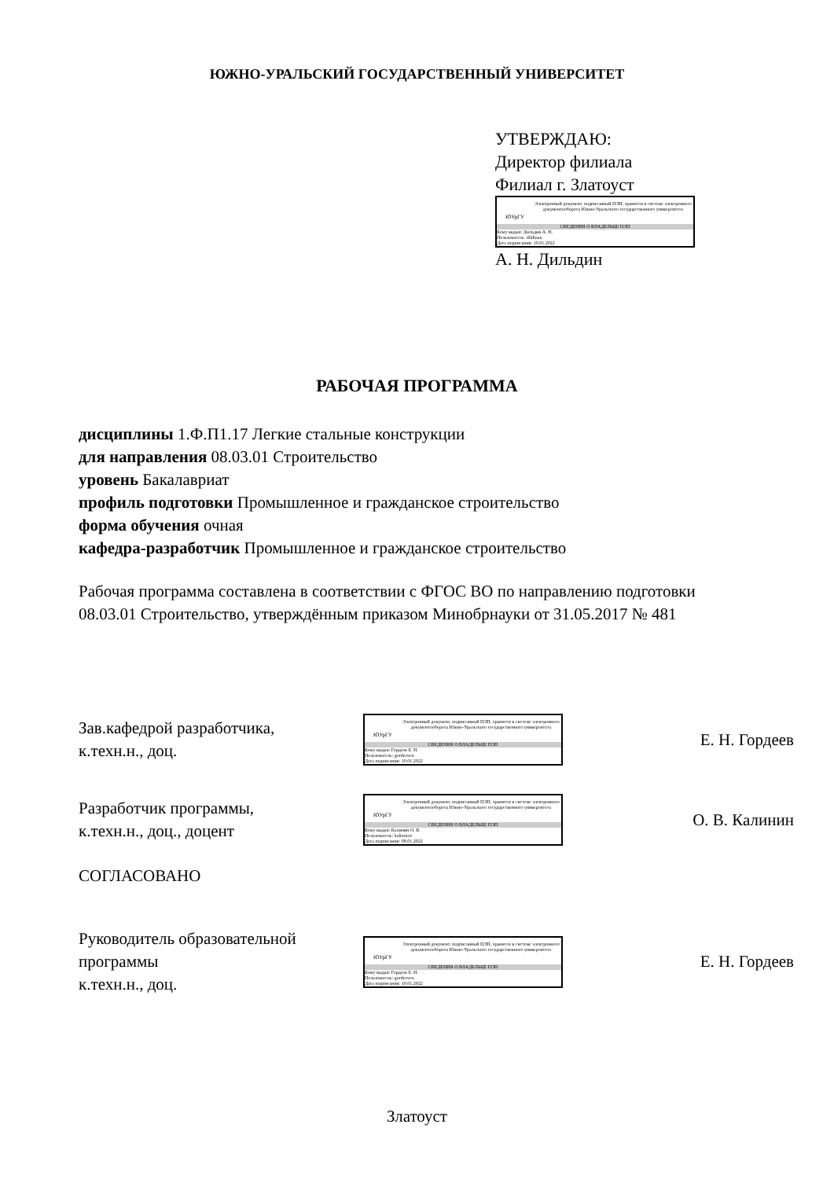ЮЖНО-УРАЛЬСКИЙ ГОСУДАРСТВЕННЫЙ УНИВЕРСИТЕТ
УТВЕРЖДАЮ:
Директор филиала
Филиал г. Златоуст
ЮУрГУ
Электронный документ, подписанный ПЭП, хранится в системе электронного документооборота Южно-Уральского государственного университета
СВЕДЕНИЯ О ВЛАДЕЛЬЦЕ ПЭП
Кому выдан: Дильдин А. Н.
Пользователь: dildinan
Дата подписания: 10.01.2022
А. Н. Дильдин
РАБОЧАЯ ПРОГРАММА
дисциплины 1.Ф.П1.17 Легкие стальные конструкции
для направления 08.03.01 Строительство
уровень Бакалавриат
профиль подготовки Промышленное и гражданское строительство
форма обучения очная
кафедра-разработчик Промышленное и гражданское строительство
Рабочая программа составлена в соответствии с ФГОС ВО по направлению подготовки 08.03.01 Строительство, утверждённым приказом Минобрнауки от 31.05.2017 № 481
Зав.кафедрой разработчика,
к.техн.н., доц.
ЮУрГУ
Электронный документ, подписанный ПЭП, хранится в системе электронного документооборота Южно-Уральского государственного университета
СВЕДЕНИЯ О ВЛАДЕЛЬЦЕ ПЭП
Кому выдан: Гордеев Е. Н.
Пользователь: gordeeven
Дата подписания: 10.01.2022
Е. Н. Гордеев
Разработчик программы,
к.техн.н., доц., доцент
ЮУрГУ
Электронный документ, подписанный ПЭП, хранится в системе электронного документооборота Южно-Уральского государственного университета
СВЕДЕНИЯ О ВЛАДЕЛЬЦЕ ПЭП
Кому выдан: Калинин О. В.
Пользователь: kalininov
Дата подписания: 08.01.2022
О. В. Калинин
СОГЛАСОВАНО
Руководитель образовательной программы
к.техн.н., доц.
ЮУрГУ
Электронный документ, подписанный ПЭП, хранится в системе электронного документооборота Южно-Уральского государственного университета
СВЕДЕНИЯ О ВЛАДЕЛЬЦЕ ПЭП
Кому выдан: Гордеев Е. Н.
Пользователь: gordeeven
Дата подписания: 10.01.2022
Е. Н. Гордеев
Златоуст